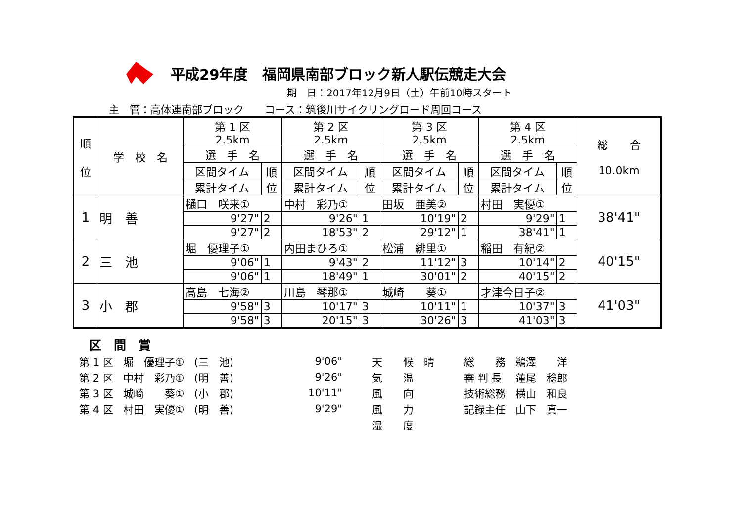平成29年度　福岡県南部ブロック新人駅伝競走大会
期　日：2017年12月9日（土）午前10時スタート
主　管：高体連南部ブロック　　コース：筑後川サイクリングロード周回コース
| 順 位 | 学 校 名 | 第 1 区 2.5km | | 第 2 区 2.5km | | 第 3 区 2.5km | | 第 4 区 2.5km | | 総 合 10.0km |
| --- | --- | --- | --- | --- | --- | --- | --- | --- | --- | --- |
| | | 選 手 名 | | 選 手 名 | | 選 手 名 | | 選 手 名 | | |
| | | 区間タイム | 順 位 | 区間タイム | 順 位 | 区間タイム | 順 位 | 区間タイム | 順 位 | |
| | | 累計タイム | | 累計タイム | | 累計タイム | | 累計タイム | | |
| 1 | 明 善 | 樋口 咲来① | | 中村 彩乃① | | 田坂 亜美② | | 村田 実優① | | 38'41" |
| | | 9'27" | 2 | 9'26" | 1 | 10'19" | 2 | 9'29" | 1 | |
| | | 9'27" | 2 | 18'53" | 2 | 29'12" | 1 | 38'41" | 1 | |
| 2 | 三 池 | 堀 優理子① | | 内田まひろ① | | 松浦 緋里① | | 稲田 有紀② | | 40'15" |
| | | 9'06" | 1 | 9'43" | 2 | 11'12" | 3 | 10'14" | 2 | |
| | | 9'06" | 1 | 18'49" | 1 | 30'01" | 2 | 40'15" | 2 | |
| 3 | 小 郡 | 高島 七海② | | 川島 琴那① | | 城崎 葵① | | 才津今日子② | | 41'03" |
| | | 9'58" | 3 | 10'17" | 3 | 10'11" | 1 | 10'37" | 3 | |
| | | 9'58" | 3 | 20'15" | 3 | 30'26" | 3 | 41'03" | 3 | |
区　間　賞
| 第 1 区 | 堀 優理子① | (三 池) | 9'06" | 天 候 晴 | 総 務 | 鵜澤 洋 |
| 第 2 区 | 中村 彩乃① | (明 善) | 9'26" | 気 温 | 審 判 長 | 蓮尾 稔郎 |
| 第 3 区 | 城崎 葵① | (小 郡) | 10'11" | 風 向 | 技術総務 | 横山 和良 |
| 第 4 区 | 村田 実優① | (明 善) | 9'29" | 風 力 | 記録主任 | 山下 真一 |
| | | | | 湿 度 | | |